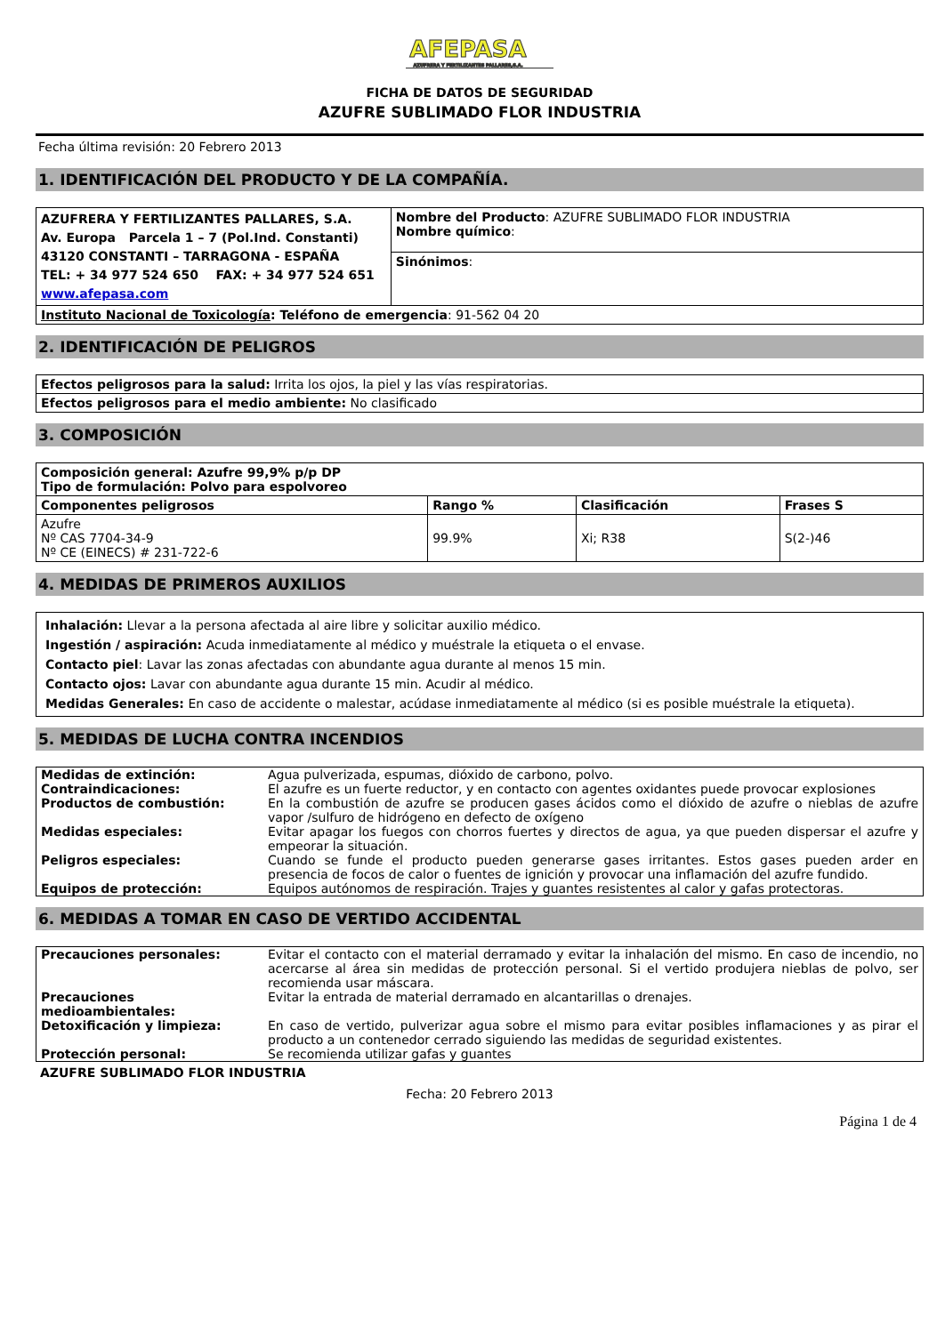AFEPASA AZUFRERA Y FERTILIZANTES PALLARES,S.A.
FICHA DE DATOS DE SEGURIDAD
AZUFRE SUBLIMADO FLOR INDUSTRIA
Fecha última revisión: 20 Febrero 2013
1. IDENTIFICACIÓN DEL PRODUCTO Y DE LA COMPAÑÍA.
| AZUFRERA Y FERTILIZANTES PALLARES, S.A. Av. Europa Parcela 1 – 7 (Pol.Ind. Constanti) 43120 CONSTANTI – TARRAGONA - ESPAÑA TEL: + 34 977 524 650 FAX: + 34 977 524 651 www.afepasa.com | Nombre del Producto : AZUFRE SUBLIMADO FLOR INDUSTRIA Nombre químico : |
| | Sinónimos : |
| Instituto Nacional de Toxicología : Teléfono de emergencia : 91-562 04 20 | |
2. IDENTIFICACIÓN DE PELIGROS
| Efectos peligrosos para la salud: Irrita los ojos, la piel y las vías respiratorias. |
| Efectos peligrosos para el medio ambiente: No clasificado |
3. COMPOSICIÓN
| Composición general: Azufre 99,9% p/p DP Tipo de formulación: Polvo para espolvoreo | | | |
| Componentes peligrosos | Rango % | Clasificación | Frases S |
| Azufre Nº CAS 7704-34-9 Nº CE (EINECS) # 231-722-6 | 99.9% | Xi; R38 | S(2-)46 |
4. MEDIDAS DE PRIMEROS AUXILIOS
Inhalación: Llevar a la persona afectada al aire libre y solicitar auxilio médico.
Ingestión / aspiración: Acuda inmediatamente al médico y muéstrale la etiqueta o el envase.
Contacto piel: Lavar las zonas afectadas con abundante agua durante al menos 15 min.
Contacto ojos: Lavar con abundante agua durante 15 min. Acudir al médico.
Medidas Generales: En caso de accidente o malestar, acúdase inmediatamente al médico (si es posible muéstrale la etiqueta).
5. MEDIDAS DE LUCHA CONTRA INCENDIOS
| Medidas de extinción: | Agua pulverizada, espumas, dióxido de carbono, polvo. |
| Contraindicaciones: | El azufre es un fuerte reductor, y en contacto con agentes oxidantes puede provocar explosiones |
| Productos de combustión: | En la combustión de azufre se producen gases ácidos como el dióxido de azufre o nieblas de azufre vapor /sulfuro de hidrógeno en defecto de oxígeno |
| Medidas especiales: | Evitar apagar los fuegos con chorros fuertes y directos de agua, ya que pueden dispersar el azufre y empeorar la situación. |
| Peligros especiales: | Cuando se funde el producto pueden generarse gases irritantes. Estos gases pueden arder en presencia de focos de calor o fuentes de ignición y provocar una inflamación del azufre fundido. |
| Equipos de protección: | Equipos autónomos de respiración. Trajes y guantes resistentes al calor y gafas protectoras. |
6. MEDIDAS A TOMAR EN CASO DE VERTIDO ACCIDENTAL
| Precauciones personales: | Evitar el contacto con el material derramado y evitar la inhalación del mismo. En caso de incendio, no acercarse al área sin medidas de protección personal. Si el vertido produjera nieblas de polvo, ser recomienda usar máscara. |
| Precauciones medioambientales: | Evitar la entrada de material derramado en alcantarillas o drenajes. |
| Detoxificación y limpieza: | En caso de vertido, pulverizar agua sobre el mismo para evitar posibles inflamaciones y as pirar el producto a un contenedor cerrado siguiendo las medidas de seguridad existentes. |
| Protección personal: | Se recomienda utilizar gafas y guantes |
AZUFRE SUBLIMADO FLOR INDUSTRIA
Fecha: 20 Febrero 2013
Página 1 de 4